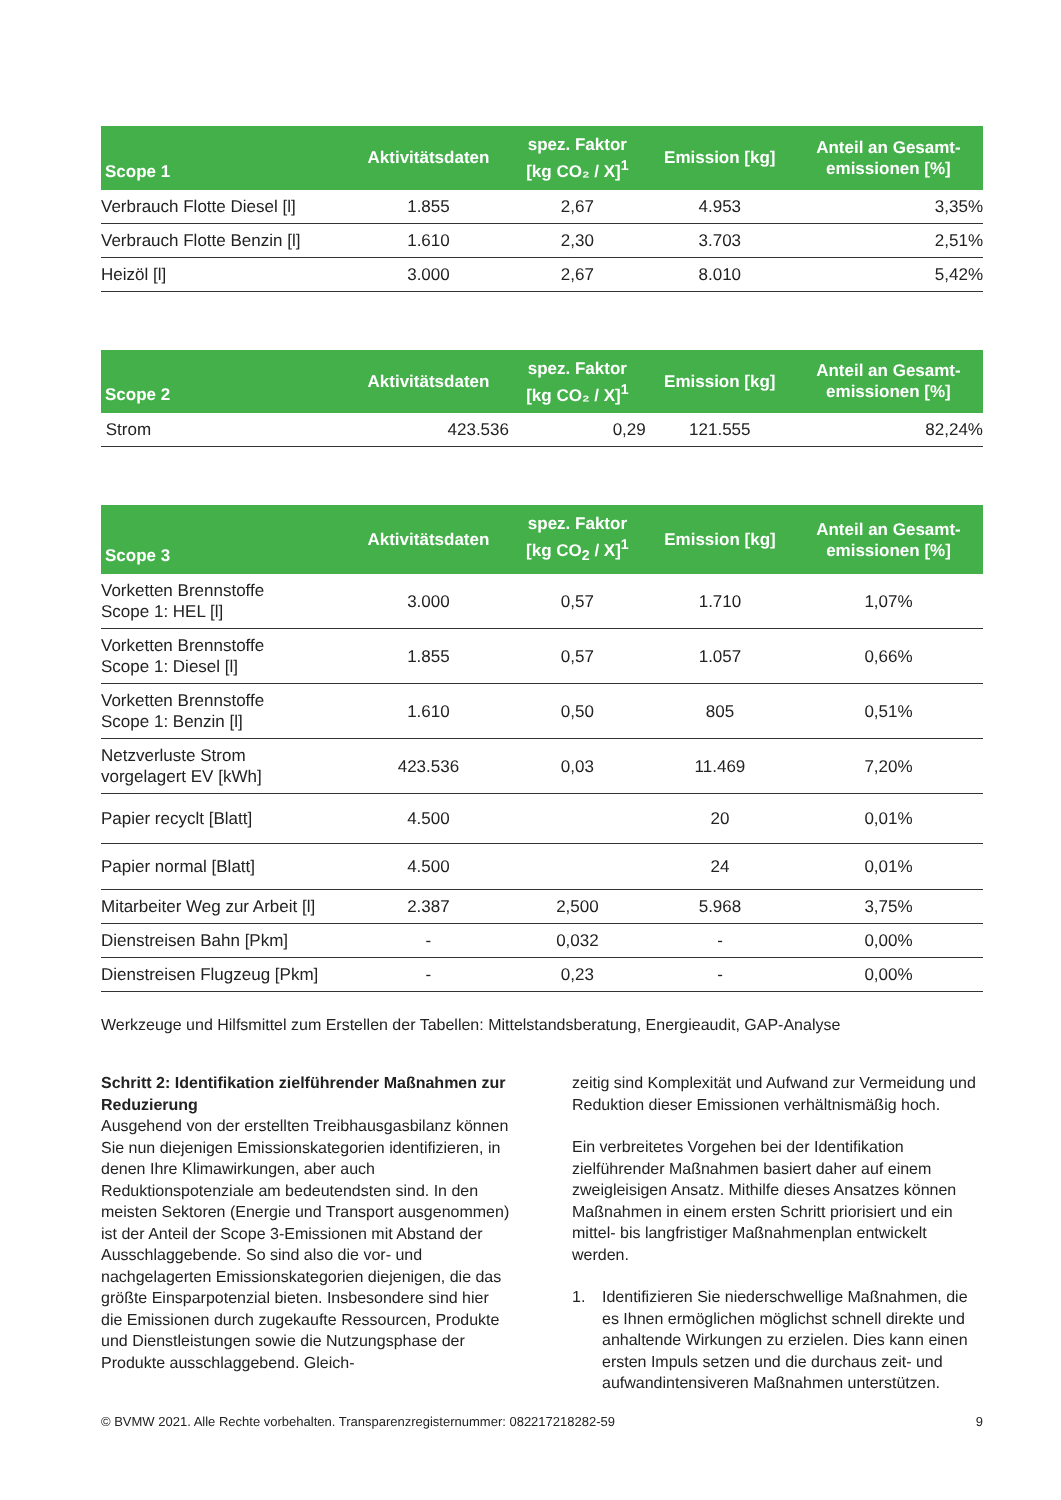| Scope 1 | Aktivitätsdaten | spez. Faktor [kg CO₂ / X]<sup>1</sup> | Emission [kg] | Anteil an Gesamt- emissionen [%] |
| --- | --- | --- | --- | --- |
| Verbrauch Flotte Diesel [l] | 1.855 | 2,67 | 4.953 | 3,35% |
| Verbrauch Flotte Benzin [l] | 1.610 | 2,30 | 3.703 | 2,51% |
| Heizöl [l] | 3.000 | 2,67 | 8.010 | 5,42% |
| Scope 2 | Aktivitätsdaten | spez. Faktor [kg CO₂ / X]<sup>1</sup> | Emission [kg] | Anteil an Gesamt- emissionen [%] |
| --- | --- | --- | --- | --- |
| Strom | 423.536 | 0,29 | 121.555 | 82,24% |
| Scope 3 | Aktivitätsdaten | spez. Faktor [kg CO<sub>2</sub> / X]<sup>1</sup> | Emission [kg] | Anteil an Gesamt- emissionen [%] |
| --- | --- | --- | --- | --- |
| Vorketten Brennstoffe Scope 1: HEL [l] | 3.000 | 0,57 | 1.710 | 1,07% |
| Vorketten Brennstoffe Scope 1: Diesel [l] | 1.855 | 0,57 | 1.057 | 0,66% |
| Vorketten Brennstoffe Scope 1: Benzin [l] | 1.610 | 0,50 | 805 | 0,51% |
| Netzverluste Strom vorgelagert EV [kWh] | 423.536 | 0,03 | 11.469 | 7,20% |
| Papier recyclt [Blatt] | 4.500 | | 20 | 0,01% |
| Papier normal [Blatt] | 4.500 | | 24 | 0,01% |
| Mitarbeiter Weg zur Arbeit [l] | 2.387 | 2,500 | 5.968 | 3,75% |
| Dienstreisen Bahn [Pkm] | - | 0,032 | - | 0,00% |
| Dienstreisen Flugzeug [Pkm] | - | 0,23 | - | 0,00% |
Werkzeuge und Hilfsmittel zum Erstellen der Tabellen: Mittelstandsberatung, Energieaudit, GAP-Analyse
Schritt 2: Identifikation zielführender Maßnahmen zur Reduzierung
Ausgehend von der erstellten Treibhausgasbilanz können Sie nun diejenigen Emissionskategorien identifizieren, in denen Ihre Klimawirkungen, aber auch Reduktionspotenziale am bedeutendsten sind. In den meisten Sektoren (Energie und Transport ausgenommen) ist der Anteil der Scope 3-Emissionen mit Abstand der Ausschlaggebende. So sind also die vor- und nachgelagerten Emissionskategorien diejenigen, die das größte Einsparpotenzial bieten. Insbesondere sind hier die Emissionen durch zugekaufte Ressourcen, Produkte und Dienstleistungen sowie die Nutzungsphase der Produkte ausschlaggebend. Gleich-
zeitig sind Komplexität und Aufwand zur Vermeidung und Reduktion dieser Emissionen verhältnismäßig hoch.
Ein verbreitetes Vorgehen bei der Identifikation zielführender Maßnahmen basiert daher auf einem zweigleisigen Ansatz. Mithilfe dieses Ansatzes können Maßnahmen in einem ersten Schritt priorisiert und ein mittel- bis langfristiger Maßnahmenplan entwickelt werden.
1. Identifizieren Sie niederschwellige Maßnahmen, die es Ihnen ermöglichen möglichst schnell direkte und anhaltende Wirkungen zu erzielen. Dies kann einen ersten Impuls setzen und die durchaus zeit- und aufwandintensiveren Maßnahmen unterstützen.
© BVMW 2021. Alle Rechte vorbehalten. Transparenzregisternummer: 082217218282-59 9